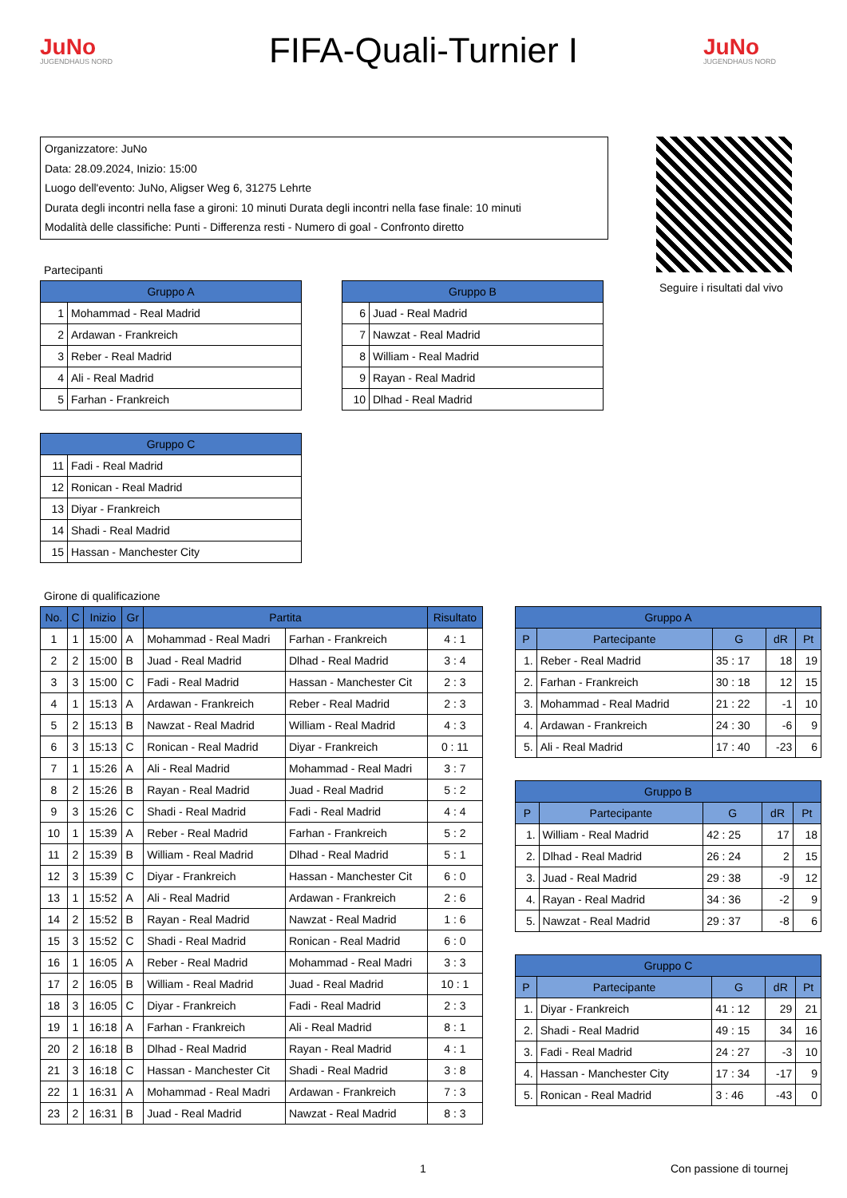JuNo
JUGENDHAUS NORD
FIFA-Quali-Turnier I
JuNo
JUGENDHAUS NORD
Organizzatore: JuNo
Data: 28.09.2024, Inizio: 15:00
Luogo dell'evento: JuNo, Aligser Weg 6, 31275 Lehrte
Durata degli incontri nella fase a gironi: 10 minuti Durata degli incontri nella fase finale: 10 minuti
Modalità delle classifiche: Punti - Differenza resti - Numero di goal - Confronto diretto
Seguire i risultati dal vivo
Partecipanti
| Gruppo A | |
| --- | --- |
| 1 | Mohammad - Real Madrid |
| 2 | Ardawan - Frankreich |
| 3 | Reber - Real Madrid |
| 4 | Ali - Real Madrid |
| 5 | Farhan - Frankreich |
| Gruppo B | |
| --- | --- |
| 6 | Juad - Real Madrid |
| 7 | Nawzat - Real Madrid |
| 8 | William - Real Madrid |
| 9 | Rayan - Real Madrid |
| 10 | Dlhad - Real Madrid |
| Gruppo C | |
| --- | --- |
| 11 | Fadi - Real Madrid |
| 12 | Ronican - Real Madrid |
| 13 | Diyar - Frankreich |
| 14 | Shadi - Real Madrid |
| 15 | Hassan - Manchester City |
Girone di qualificazione
| No. | C | Inizio | Gr | Partita | | Risultato |
| --- | --- | --- | --- | --- | --- | --- |
| 1 | 1 | 15:00 | A | Mohammad - Real Madri | Farhan - Frankreich | 4 : 1 |
| 2 | 2 | 15:00 | B | Juad - Real Madrid | Dlhad - Real Madrid | 3 : 4 |
| 3 | 3 | 15:00 | C | Fadi - Real Madrid | Hassan - Manchester Cit | 2 : 3 |
| 4 | 1 | 15:13 | A | Ardawan - Frankreich | Reber - Real Madrid | 2 : 3 |
| 5 | 2 | 15:13 | B | Nawzat - Real Madrid | William - Real Madrid | 4 : 3 |
| 6 | 3 | 15:13 | C | Ronican - Real Madrid | Diyar - Frankreich | 0 : 11 |
| 7 | 1 | 15:26 | A | Ali - Real Madrid | Mohammad - Real Madri | 3 : 7 |
| 8 | 2 | 15:26 | B | Rayan - Real Madrid | Juad - Real Madrid | 5 : 2 |
| 9 | 3 | 15:26 | C | Shadi - Real Madrid | Fadi - Real Madrid | 4 : 4 |
| 10 | 1 | 15:39 | A | Reber - Real Madrid | Farhan - Frankreich | 5 : 2 |
| 11 | 2 | 15:39 | B | William - Real Madrid | Dlhad - Real Madrid | 5 : 1 |
| 12 | 3 | 15:39 | C | Diyar - Frankreich | Hassan - Manchester Cit | 6 : 0 |
| 13 | 1 | 15:52 | A | Ali - Real Madrid | Ardawan - Frankreich | 2 : 6 |
| 14 | 2 | 15:52 | B | Rayan - Real Madrid | Nawzat - Real Madrid | 1 : 6 |
| 15 | 3 | 15:52 | C | Shadi - Real Madrid | Ronican - Real Madrid | 6 : 0 |
| 16 | 1 | 16:05 | A | Reber - Real Madrid | Mohammad - Real Madri | 3 : 3 |
| 17 | 2 | 16:05 | B | William - Real Madrid | Juad - Real Madrid | 10 : 1 |
| 18 | 3 | 16:05 | C | Diyar - Frankreich | Fadi - Real Madrid | 2 : 3 |
| 19 | 1 | 16:18 | A | Farhan - Frankreich | Ali - Real Madrid | 8 : 1 |
| 20 | 2 | 16:18 | B | Dlhad - Real Madrid | Rayan - Real Madrid | 4 : 1 |
| 21 | 3 | 16:18 | C | Hassan - Manchester Cit | Shadi - Real Madrid | 3 : 8 |
| 22 | 1 | 16:31 | A | Mohammad - Real Madri | Ardawan - Frankreich | 7 : 3 |
| 23 | 2 | 16:31 | B | Juad - Real Madrid | Nawzat - Real Madrid | 8 : 3 |
| Gruppo A | | | | |
| --- | --- | --- | --- | --- |
| P | Partecipante | G | dR | Pt |
| 1. | Reber - Real Madrid | 35 : 17 | 18 | 19 |
| 2. | Farhan - Frankreich | 30 : 18 | 12 | 15 |
| 3. | Mohammad - Real Madrid | 21 : 22 | -1 | 10 |
| 4. | Ardawan - Frankreich | 24 : 30 | -6 | 9 |
| 5. | Ali - Real Madrid | 17 : 40 | -23 | 6 |
| Gruppo B | | | | |
| --- | --- | --- | --- | --- |
| P | Partecipante | G | dR | Pt |
| 1. | William - Real Madrid | 42 : 25 | 17 | 18 |
| 2. | Dlhad - Real Madrid | 26 : 24 | 2 | 15 |
| 3. | Juad - Real Madrid | 29 : 38 | -9 | 12 |
| 4. | Rayan - Real Madrid | 34 : 36 | -2 | 9 |
| 5. | Nawzat - Real Madrid | 29 : 37 | -8 | 6 |
| Gruppo C | | | | |
| --- | --- | --- | --- | --- |
| P | Partecipante | G | dR | Pt |
| 1. | Diyar - Frankreich | 41 : 12 | 29 | 21 |
| 2. | Shadi - Real Madrid | 49 : 15 | 34 | 16 |
| 3. | Fadi - Real Madrid | 24 : 27 | -3 | 10 |
| 4. | Hassan - Manchester City | 17 : 34 | -17 | 9 |
| 5. | Ronican - Real Madrid | 3 : 46 | -43 | 0 |
1 Con passione di tournej